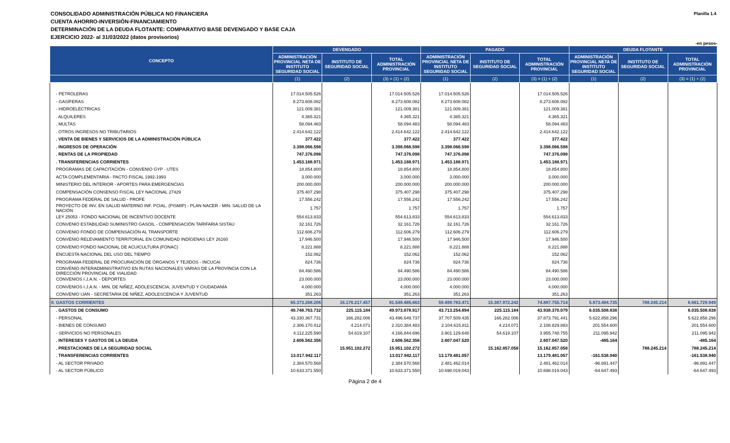CONSOLIDADO ADMINISTRACIÓN PÚBLICA NO FINANCIERA
CUENTA AHORRO-INVERSIÓN-FINANCIAMIENTO
DETERMINACIÓN DE LA DEUDA FLOTANTE: COMPARATIVO BASE DEVENGADO Y BASE CAJA
EJERCICIO 2022- al 31/03/2022 (datos provisorios)
Planilla 1.4
-en pesos-
| CONCEPTO | DEVENGADO | | | PAGADO | | | DEUDA FLOTANTE | | |
| --- | --- | --- | --- | --- | --- | --- | --- | --- | --- |
| | ADMINISTRACIÓN PROVINCIAL NETA DE INSTITUTO SEGURIDAD SOCIAL | INSTITUTO DE SEGURIDAD SOCIAL | TOTAL ADMINISTRACIÓN PROVINCIAL | ADMINISTRACIÓN PROVINCIAL NETA DE INSTITUTO SEGURIDAD SOCIAL | INSTITUTO DE SEGURIDAD SOCIAL | TOTAL ADMINISTRACIÓN PROVINCIAL | ADMINISTRACIÓN PROVINCIAL NETA DE INSTITUTO SEGURIDAD SOCIAL | INSTITUTO DE SEGURIDAD SOCIAL | TOTAL ADMINISTRACIÓN PROVINCIAL |
| | (1) | (2) | (3) = (1) + (2) | (1) | (2) | (3) = (1) + (2) | (1) | (2) | (3) = (1) + (2) |
| - PETROLERAS | 17.014.505.526 | | 17.014.505.526 | 17.014.505.526 | | 17.014.505.526 | | | |
| - GASÍFERAS | 8.273.608.082 | | 8.273.608.082 | 8.273.608.082 | | 8.273.608.082 | | | |
| - HIDROELÉCTRICAS | 121.009.381 | | 121.009.381 | 121.009.381 | | 121.009.381 | | | |
| . ALQUILERES | 4.365.321 | | 4.365.321 | 4.365.321 | | 4.365.321 | | | |
| . MULTAS | 58.094.483 | | 58.094.483 | 58.094.483 | | 58.094.483 | | | |
| . OTROS INGRESOS NO TRIBUTARIOS | 2.414.642.122 | | 2.414.642.122 | 2.414.642.122 | | 2.414.642.122 | | | |
| . VENTA DE BIENES Y SERVICIOS DE LA ADMINISTRACIÓN PÚBLICA | 377.422 | | 377.422 | 377.422 | | 377.422 | | | |
| . INGRESOS DE OPERACIÓN | 3.398.066.598 | | 3.398.066.598 | 3.398.066.598 | | 3.398.066.598 | | | |
| . RENTAS DE LA PROPIEDAD | 747.376.098 | | 747.376.098 | 747.376.098 | | 747.376.098 | | | |
| . TRANSFERENCIAS CORRIENTES | 1.453.188.971 | | 1.453.188.971 | 1.453.188.971 | | 1.453.188.971 | | | |
| PROGRAMAS DE CAPACITACIÓN - CONVENIO GYP - UTES | 18.854.800 | | 18.854.800 | 18.854.800 | | 18.854.800 | | | |
| ACTA COMPLEMENTARIA - PACTO FISCAL 1992-1993 | 3.000.000 | | 3.000.000 | 3.000.000 | | 3.000.000 | | | |
| MINISTERIO DEL INTERIOR - APORTES PARA EMERGENCIAS | 200.000.000 | | 200.000.000 | 200.000.000 | | 200.000.000 | | | |
| COMPENSACIÓN CONSENSO FISCAL LEY NACIONAL 27429 | 375.407.298 | | 375.407.298 | 375.407.298 | | 375.407.298 | | | |
| PROGRAMA FEDERAL DE SALUD - PROFE | 17.556.242 | | 17.556.242 | 17.556.242 | | 17.556.242 | | | |
| PROYECTO DE INV. EN SALUD MATERNO INF. PCIAL. (PISMIP) - PLAN NACER - MIN. SALUD DE LA NACIÓN | 1.757 | | 1.757 | 1.757 | | 1.757 | | | |
| LEY 25053 - FONDO NACIONAL DE INCENTIVO DOCENTE | 554.613.833 | | 554.613.833 | 554.613.833 | | 554.613.833 | | | |
| CONVENIO ESTABILIDAD SUMINISTRO GASOIL - COMPENSACIÓN TARIFARIA SISTAU | 32.161.726 | | 32.161.726 | 32.161.726 | | 32.161.726 | | | |
| CONVENIO FONDO DE COMPENSACIÓN AL TRANSPORTE | 112.606.279 | | 112.606.279 | 112.606.279 | | 112.606.279 | | | |
| CONVENIO RELEVAMIENTO TERRITORIAL EN COMUNIDAD INDÍGENAS LEY 26160 | 17.946.500 | | 17.946.500 | 17.946.500 | | 17.946.500 | | | |
| CONVENIO FONDO NACIONAL DE ACUICULTURA (FONAC) | 8.221.888 | | 8.221.888 | 8.221.888 | | 8.221.888 | | | |
| ENCUESTA NACIONAL DEL USO DEL TIEMPO | 152.062 | | 152.062 | 152.062 | | 152.062 | | | |
| PROGRAMA FEDERAL DE PROCURACIÓN DE ÓRGANOS Y TEJIDOS - INCUCAI | 824.736 | | 824.736 | 824.736 | | 824.736 | | | |
| CONVENIO INTERADMINISTRATIVO EN RUTAS NACIONALES VARIAS DE LA PROVINCIA CON LA DIRECCIÓN PROVINCIAL DE VIALIDAD | 84.490.586 | | 84.490.586 | 84.490.586 | | 84.490.586 | | | |
| CONVENIOS I.J.A.N. - DEPORTES | 23.000.000 | | 23.000.000 | 23.000.000 | | 23.000.000 | | | |
| CONVENIOS I.J.A.N. - MIN. DE NIÑEZ, ADOLESCENCIA, JUVENTUD Y CIUDADANÍA | 4.000.000 | | 4.000.000 | 4.000.000 | | 4.000.000 | | | |
| CONVENIO IJAN - SECRETARÍA DE NIÑEZ, ADOLESCENCIA Y JUVENTUD | 351.263 | | 351.263 | 351.263 | | 351.263 | | | |
| II. GASTOS CORRIENTES | 65.373.268.206 | 16.176.217.457 | 81.549.485.663 | 59.499.783.471 | 15.387.972.242 | 74.887.755.714 | 5.873.484.735 | 788.245.214 | 6.661.729.949 |
| . GASTOS DE CONSUMO | 49.748.763.732 | 225.115.184 | 49.973.878.917 | 43.713.254.894 | 225.115.184 | 43.938.370.079 | 6.035.508.838 | | 6.035.508.838 |
| - PERSONAL | 43.330.367.731 | 166.282.006 | 43.496.649.737 | 37.707.509.435 | 166.282.006 | 37.873.791.441 | 5.622.858.296 | | 5.622.858.296 |
| - BIENES DE CONSUMO | 2.306.170.412 | 4.214.071 | 2.310.384.483 | 2.104.615.811 | 4.214.071 | 2.108.829.883 | 201.554.600 | | 201.554.600 |
| - SERVICIOS NO PERSONALES | 4.112.225.590 | 54.619.107 | 4.166.844.696 | 3.901.129.648 | 54.619.107 | 3.955.748.755 | 211.095.942 | | 211.095.942 |
| . INTERESES Y GASTOS DE LA DEUDA | 2.606.562.356 | | 2.606.562.356 | 2.607.047.520 | | 2.607.047.520 | -485.164 | | -485.164 |
| . PRESTACIONES DE LA SEGURIDAD SOCIAL | | 15.951.102.272 | 15.951.102.272 | | 15.162.857.058 | 15.162.857.058 | | 788.245.214 | 788.245.214 |
| . TRANSFERENCIAS CORRIENTES | 13.017.942.117 | | 13.017.942.117 | 13.179.481.057 | | 13.179.481.057 | -161.538.940 | | -161.538.940 |
| - AL SECTOR PRIVADO | 2.384.570.568 | | 2.384.570.568 | 2.481.462.014 | | 2.481.462.014 | -96.891.447 | | -96.891.447 |
| - AL SECTOR PÚBLICO | 10.633.371.550 | | 10.633.371.550 | 10.698.019.043 | | 10.698.019.043 | -64.647.493 | | -64.647.493 |
Página 2 de 4